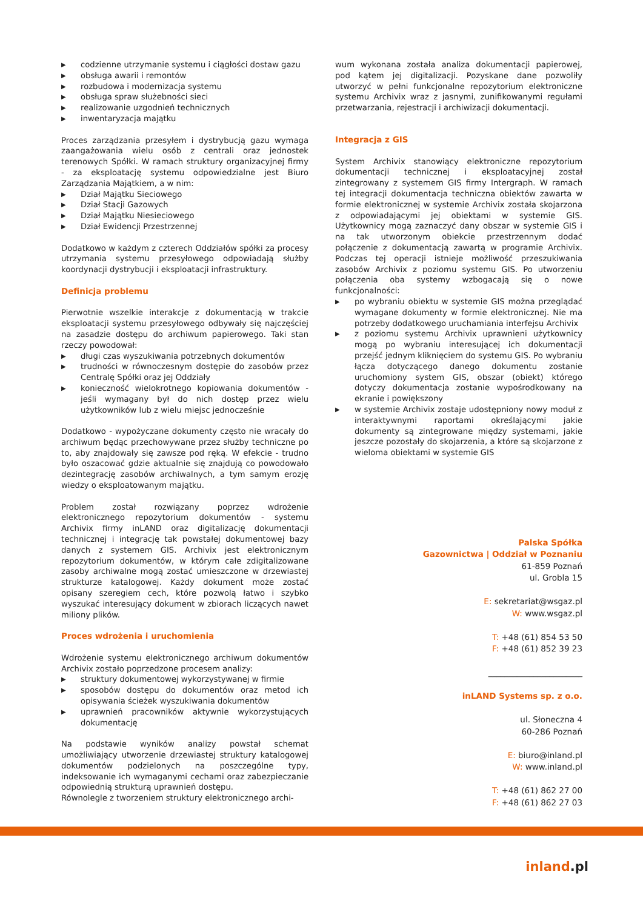▶ codzienne utrzymanie systemu i ciągłości dostaw gazu
▶ obsługa awarii i remontów
▶ rozbudowa i modernizacja systemu
▶ obsługa spraw służebności sieci
▶ realizowanie uzgodnień technicznych
▶ inwentaryzacja majątku
Proces zarządzania przesyłem i dystrybucją gazu wymaga zaangażowania wielu osób z centrali oraz jednostek terenowych Spółki. W ramach struktury organizacyjnej firmy - za eksploatację systemu odpowiedzialne jest Biuro Zarządzania Majątkiem, a w nim:
▶ Dział Majątku Sieciowego
▶ Dział Stacji Gazowych
▶ Dział Majątku Niesieciowego
▶ Dział Ewidencji Przestrzennej
Dodatkowo w każdym z czterech Oddziałów spółki za procesy utrzymania systemu przesyłowego odpowiadają służby koordynacji dystrybucji i eksploatacji infrastruktury.
Definicja problemu
Pierwotnie wszelkie interakcje z dokumentacją w trakcie eksploatacji systemu przesyłowego odbywały się najczęściej na zasadzie dostępu do archiwum papierowego. Taki stan rzeczy powodował:
▶ długi czas wyszukiwania potrzebnych dokumentów
▶ trudności w równoczesnym dostępie do zasobów przez Centralę Spółki oraz jej Oddziały
▶ konieczność wielokrotnego kopiowania dokumentów - jeśli wymagany był do nich dostęp przez wielu użytkowników lub z wielu miejsc jednocześnie
Dodatkowo - wypożyczane dokumenty często nie wracały do archiwum będąc przechowywane przez służby techniczne po to, aby znajdowały się zawsze pod ręką. W efekcie - trudno było oszacować gdzie aktualnie się znajdują co powodowało dezintegrację zasobów archiwalnych, a tym samym erozję wiedzy o eksploatowanym majątku.
Problem został rozwiązany poprzez wdrożenie elektronicznego repozytorium dokumentów - systemu Archivix firmy inLAND oraz digitalizację dokumentacji technicznej i integrację tak powstałej dokumentowej bazy danych z systemem GIS. Archivix jest elektronicznym repozytorium dokumentów, w którym całe zdigitalizowane zasoby archiwalne mogą zostać umieszczone w drzewiastej strukturze katalogowej. Każdy dokument może zostać opisany szeregiem cech, które pozwolą łatwo i szybko wyszukać interesujący dokument w zbiorach liczących nawet miliony plików.
Proces wdrożenia i uruchomienia
Wdrożenie systemu elektronicznego archiwum dokumentów Archivix zostało poprzedzone procesem analizy:
▶ struktury dokumentowej wykorzystywanej w firmie
▶ sposobów dostępu do dokumentów oraz metod ich opisywania ścieżek wyszukiwania dokumentów
▶ uprawnień pracowników aktywnie wykorzystujących dokumentację
Na podstawie wyników analizy powstał schemat umożliwiający utworzenie drzewiastej struktury katalogowej dokumentów podzielonych na poszczególne typy, indeksowanie ich wymaganymi cechami oraz zabezpieczanie odpowiednią strukturą uprawnień dostępu.
Równolegle z tworzeniem struktury elektronicznego archi-
wum wykonana została analiza dokumentacji papierowej, pod kątem jej digitalizacji. Pozyskane dane pozwoliły utworzyć w pełni funkcjonalne repozytorium elektroniczne systemu Archivix wraz z jasnymi, zunifikowanymi regułami przetwarzania, rejestracji i archiwizacji dokumentacji.
Integracja z GIS
System Archivix stanowiący elektroniczne repozytorium dokumentacji technicznej i eksploatacyjnej został zintegrowany z systemem GIS firmy Intergraph. W ramach tej integracji dokumentacja techniczna obiektów zawarta w formie elektronicznej w systemie Archivix została skojarzona z odpowiadającymi jej obiektami w systemie GIS. Użytkownicy mogą zaznaczyć dany obszar w systemie GIS i na tak utworzonym obiekcie przestrzennym dodać połączenie z dokumentacją zawartą w programie Archivix. Podczas tej operacji istnieje możliwość przeszukiwania zasobów Archivix z poziomu systemu GIS. Po utworzeniu połączenia oba systemy wzbogacają się o nowe funkcjonalności:
▶ po wybraniu obiektu w systemie GIS można przeglądać wymagane dokumenty w formie elektronicznej. Nie ma potrzeby dodatkowego uruchamiania interfejsu Archivix
▶ z poziomu systemu Archivix uprawnieni użytkownicy mogą po wybraniu interesującej ich dokumentacji przejść jednym kliknięciem do systemu GIS. Po wybraniu łącza dotyczącego danego dokumentu zostanie uruchomiony system GIS, obszar (obiekt) którego dotyczy dokumentacja zostanie wypośrodkowany na ekranie i powiększony
▶ w systemie Archivix zostaje udostępniony nowy moduł z interaktywnymi raportami określającymi jakie dokumenty są zintegrowane między systemami, jakie jeszcze pozostały do skojarzenia, a które są skojarzone z wieloma obiektami w systemie GIS
Palska Spółka
Gazownictwa | Oddział w Poznaniu
61-859 Poznań
ul. Grobla 15
E: sekretariat@wsgaz.pl
W: www.wsgaz.pl
T: +48 (61) 854 53 50
F: +48 (61) 852 39 23
_______________________
inLAND Systems sp. z o.o.
ul. Słoneczna 4
60-286 Poznań
E: biuro@inland.pl
W: www.inland.pl
T: +48 (61) 862 27 00
F: +48 (61) 862 27 03
inland.pl